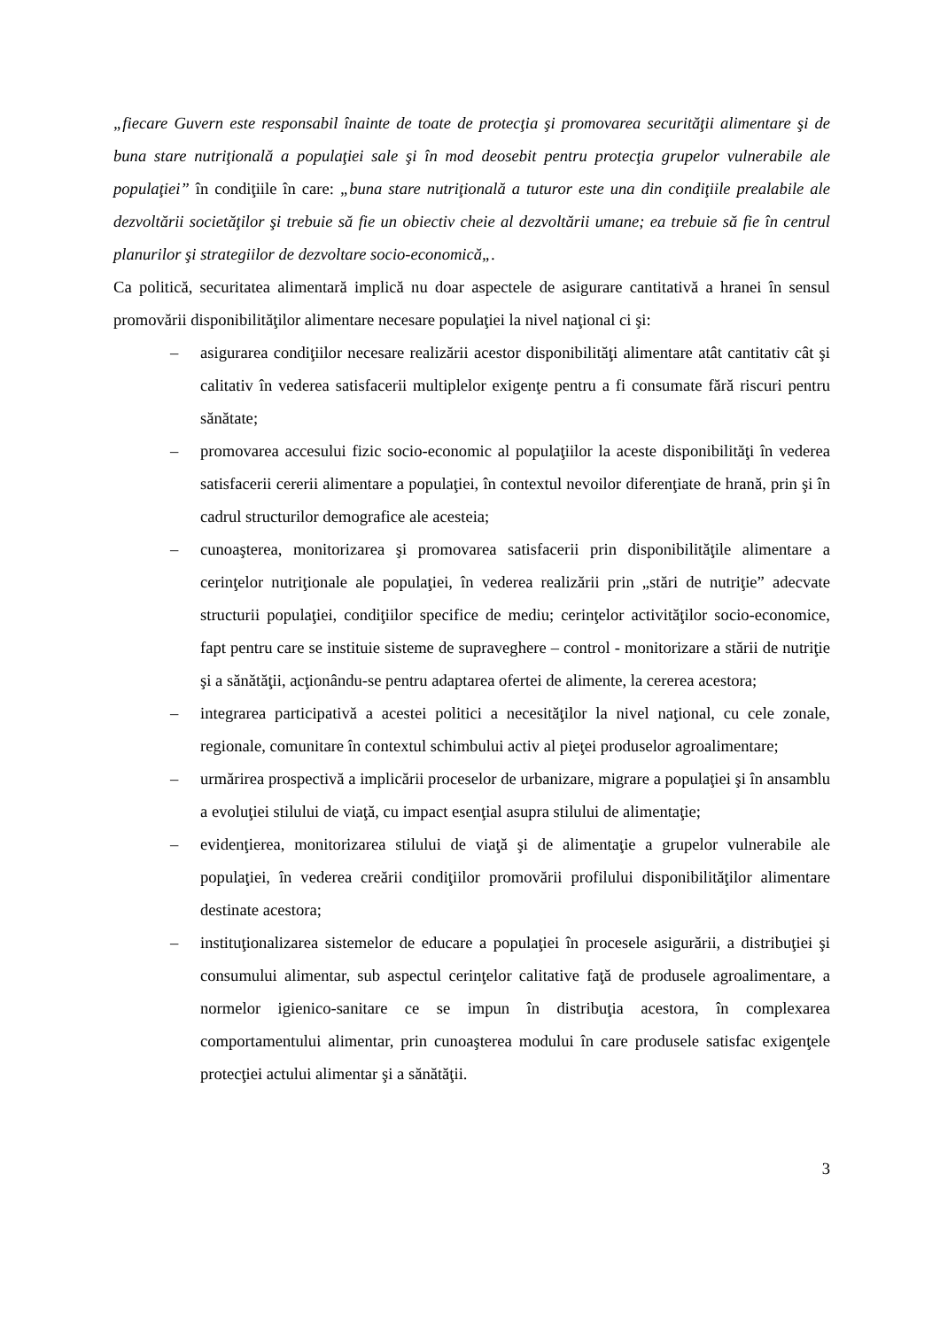„fiecare Guvern este responsabil înainte de toate de protecţia şi promovarea securităţii alimentare şi de buna stare nutriţională a populaţiei sale şi în mod deosebit pentru protecţia grupelor vulnerabile ale populaţiei” în condiţiile în care: „buna stare nutriţională a tuturor este una din condiţiile prealabile ale dezvoltării societăţilor şi trebuie să fie un obiectiv cheie al dezvoltării umane; ea trebuie să fie în centrul planurilor şi strategiilor de dezvoltare socio-economică„.
Ca politică, securitatea alimentară implică nu doar aspectele de asigurare cantitativă a hranei în sensul promovării disponibilităţilor alimentare necesare populaţiei la nivel naţional ci şi:
– asigurarea condiţiilor necesare realizării acestor disponibilităţi alimentare atât cantitativ cât şi calitativ în vederea satisfacerii multiplelor exigenţe pentru a fi consumate fără riscuri pentru sănătate;
– promovarea accesului fizic socio-economic al populaţiilor la aceste disponibilităţi în vederea satisfacerii cererii alimentare a populaţiei, în contextul nevoilor diferenţiate de hrană, prin şi în cadrul structurilor demografice ale acesteia;
– cunoaşterea, monitorizarea şi promovarea satisfacerii prin disponibilităţile alimentare a cerinţelor nutriţionale ale populaţiei, în vederea realizării prin „stări de nutriţie” adecvate structurii populaţiei, condiţiilor specifice de mediu; cerinţelor activităţilor socio-economice, fapt pentru care se instituie sisteme de supraveghere – control - monitorizare a stării de nutriţie şi a sănătăţii, acţionându-se pentru adaptarea ofertei de alimente, la cererea acestora;
– integrarea participativă a acestei politici a necesităţilor la nivel naţional, cu cele zonale, regionale, comunitare în contextul schimbului activ al pieţei produselor agroalimentare;
– urmărirea prospectivă a implicării proceselor de urbanizare, migrare a populaţiei şi în ansamblu a evoluţiei stilului de viaţă, cu impact esenţial asupra stilului de alimentaţie;
– evidenţierea, monitorizarea stilului de viaţă şi de alimentaţie a grupelor vulnerabile ale populaţiei, în vederea creării condiţiilor promovării profilului disponibilităţilor alimentare destinate acestora;
– instituţionalizarea sistemelor de educare a populaţiei în procesele asigurării, a distribuţiei şi consumului alimentar, sub aspectul cerinţelor calitative faţă de produsele agroalimentare, a normelor igienico-sanitare ce se impun în distribuţia acestora, în complexarea comportamentului alimentar, prin cunoaşterea modului în care produsele satisfac exigenţele protecţiei actului alimentar şi a sănătăţii.
3